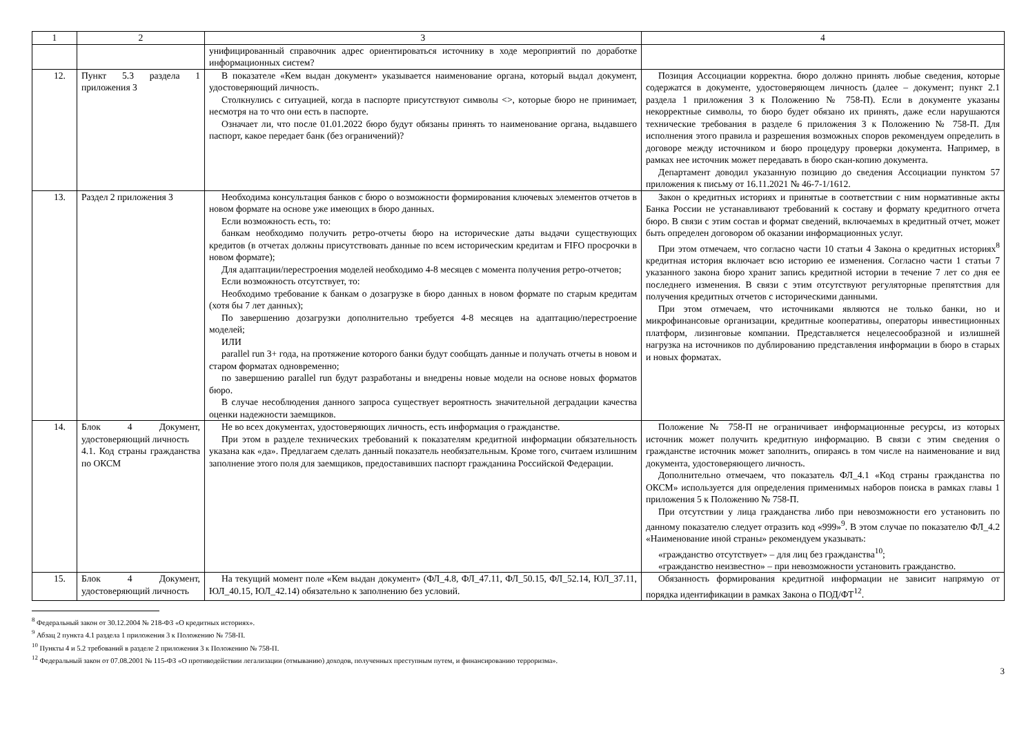| 1 | 2 | 3 | 4 |
| --- | --- | --- | --- |
| | | унифицированный справочник адрес ориентироваться источнику в ходе мероприятий по доработке информационных систем? | |
| 12. | Пункт 5.3 раздела 1 приложения 3 | В показателе «Кем выдан документ» указывается наименование органа, который выдал документ, удостоверяющий личность. Столкнулись с ситуацией, когда в паспорте присутствуют символы <>, которые бюро не принимает, несмотря на то что они есть в паспорте. Означает ли, что после 01.01.2022 бюро будут обязаны принять то наименование органа, выдавшего паспорт, какое передает банк (без ограничений)? | Позиция Ассоциации корректна. бюро должно принять любые сведения, которые содержатся в документе, удостоверяющем личность (далее – документ; пункт 2.1 раздела 1 приложения 3 к Положению № 758-П). Если в документе указаны некорректные символы, то бюро будет обязано их принять, даже если нарушаются технические требования в разделе 6 приложения 3 к Положению № 758-П. Для исполнения этого правила и разрешения возможных споров рекомендуем определить в договоре между источником и бюро процедуру проверки документа. Например, в рамках нее источник может передавать в бюро скан-копию документа. Департамент доводил указанную позицию до сведения Ассоциации пунктом 57 приложения к письму от 16.11.2021 № 46-7-1/1612. |
| 13. | Раздел 2 приложения 3 | Необходима консультация банков с бюро о возможности формирования ключевых элементов отчетов в новом формате на основе уже имеющих в бюро данных. Если возможность есть, то: банкам необходимо получить ретро-отчеты бюро на исторические даты выдачи существующих кредитов (в отчетах должны присутствовать данные по всем историческим кредитам и FIFO просрочки в новом формате); Для адаптации/перестроения моделей необходимо 4-8 месяцев с момента получения ретро-отчетов; Если возможность отсутствует, то: Необходимо требование к банкам о дозагрузке в бюро данных в новом формате по старым кредитам (хотя бы 7 лет данных); По завершению дозагрузки дополнительно требуется 4-8 месяцев на адаптацию/перестроение моделей; ИЛИ parallel run 3+ года, на протяжение которого банки будут сообщать данные и получать отчеты в новом и старом форматах одновременно; по завершению parallel run будут разработаны и внедрены новые модели на основе новых форматов бюро. В случае несоблюдения данного запроса существует вероятность значительной деградации качества оценки надежности заемщиков. | Закон о кредитных историях и принятые в соответствии с ним нормативные акты Банка России не устанавливают требований к составу и формату кредитного отчета бюро. В связи с этим состав и формат сведений, включаемых в кредитный отчет, может быть определен договором об оказании информационных услуг. При этом отмечаем, что согласно части 10 статьи 4 Закона о кредитных историях<sup>8</sup> кредитная история включает всю историю ее изменения. Согласно части 1 статьи 7 указанного закона бюро хранит запись кредитной истории в течение 7 лет со дня ее последнего изменения. В связи с этим отсутствуют регуляторные препятствия для получения кредитных отчетов с историческими данными. При этом отмечаем, что источниками являются не только банки, но и микрофинансовые организации, кредитные кооперативы, операторы инвестиционных платформ, лизинговые компании. Представляется нецелесообразной и излишней нагрузка на источников по дублированию представления информации в бюро в старых и новых форматах. |
| 14. | Блок 4 Документ, удостоверяющий личность 4.1. Код страны гражданства по ОКСМ | Не во всех документах, удостоверяющих личность, есть информация о гражданстве. При этом в разделе технических требований к показателям кредитной информации обязательность указана как «да». Предлагаем сделать данный показатель необязательным. Кроме того, считаем излишним заполнение этого поля для заемщиков, предоставивших паспорт гражданина Российской Федерации. | Положение № 758-П не ограничивает информационные ресурсы, из которых источник может получить кредитную информацию. В связи с этим сведения о гражданстве источник может заполнить, опираясь в том числе на наименование и вид документа, удостоверяющего личность. Дополнительно отмечаем, что показатель ФЛ_4.1 «Код страны гражданства по ОКСМ» используется для определения применимых наборов поиска в рамках главы 1 приложения 5 к Положению № 758-П. При отсутствии у лица гражданства либо при невозможности его установить по данному показателю следует отразить код «999»<sup>9</sup>. В этом случае по показателю ФЛ_4.2 «Наименование иной страны» рекомендуем указывать: «гражданство отсутствует» – для лиц без гражданства<sup>10</sup>; «гражданство неизвестно» – при невозможности установить гражданство. |
| 15. | Блок 4 Документ, удостоверяющий личность | На текущий момент поле «Кем выдан документ» (ФЛ_4.8, ФЛ_47.11, ФЛ_50.15, ФЛ_52.14, ЮЛ_37.11, ЮЛ_40.15, ЮЛ_42.14) обязательно к заполнению без условий. | Обязанность формирования кредитной информации не зависит напрямую от порядка идентификации в рамках Закона о ПОД/ФТ<sup>12</sup>. |
<sup>8</sup> Федеральный закон от 30.12.2004 № 218-ФЗ «О кредитных историях».
<sup>9</sup> Абзац 2 пункта 4.1 раздела 1 приложения 3 к Положению № 758-П.
<sup>10</sup> Пункты 4 и 5.2 требований в разделе 2 приложения 3 к Положению № 758-П.
<sup>12</sup> Федеральный закон от 07.08.2001 № 115-ФЗ «О противодействии легализации (отмыванию) доходов, полученных преступным путем, и финансированию терроризма».
3